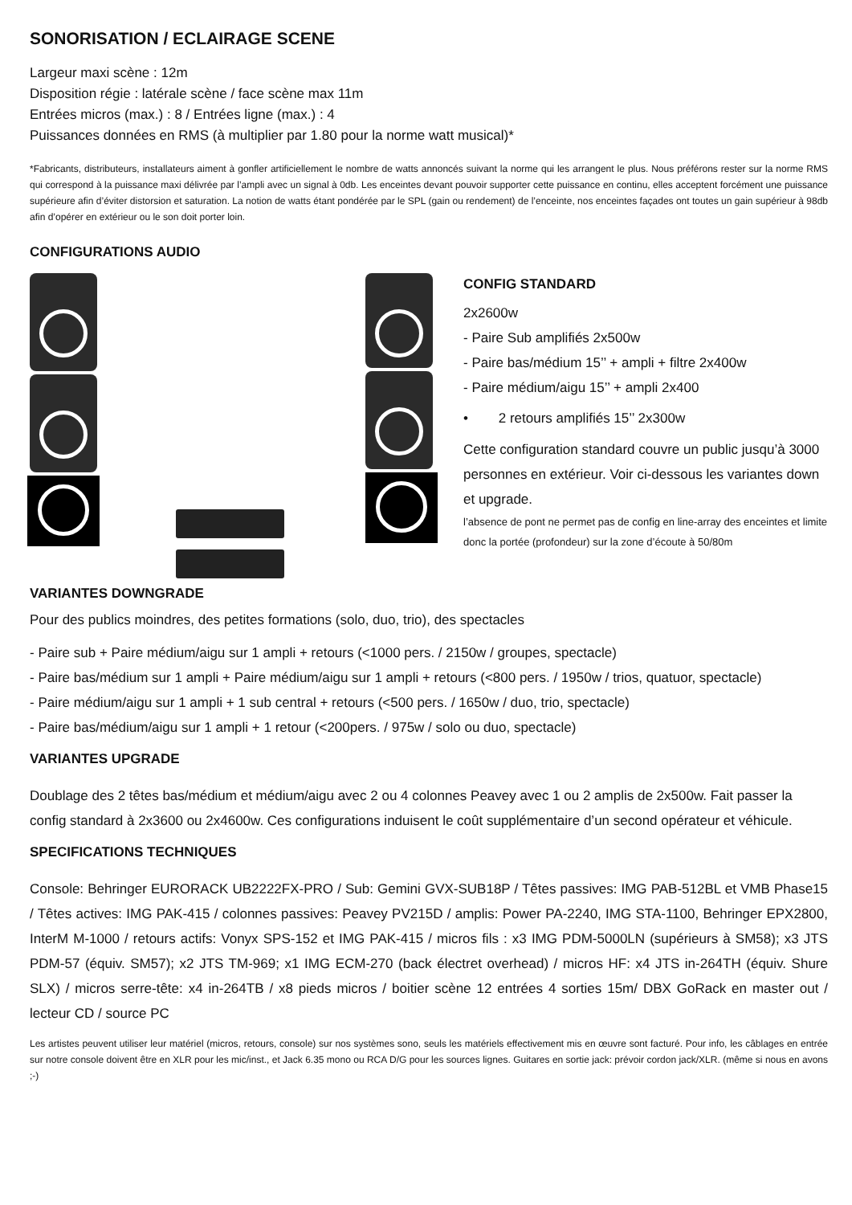SONORISATION / ECLAIRAGE SCENE
Largeur maxi scène : 12m
Disposition régie : latérale scène / face scène max 11m
Entrées micros (max.) : 8 / Entrées ligne (max.) : 4
Puissances données en RMS (à multiplier par 1.80 pour la norme watt musical)*
*Fabricants, distributeurs, installateurs aiment à gonfler artificiellement le nombre de watts annoncés suivant la norme qui les arrangent le plus. Nous préférons rester sur la norme RMS qui correspond à la puissance maxi délivrée par l’ampli avec un signal à 0db. Les enceintes devant pouvoir supporter cette puissance en continu, elles acceptent forcément une puissance supérieure afin d’éviter distorsion et saturation. La notion de watts étant pondérée par le SPL (gain ou rendement) de l’enceinte, nos enceintes façades ont toutes un gain supérieur à 98db afin d’opérer en extérieur ou le son doit porter loin.
CONFIGURATIONS AUDIO
CONFIG STANDARD
2x2600w
- Paire Sub amplifiés 2x500w
- Paire bas/médium 15’’ + ampli + filtre 2x400w
- Paire médium/aigu 15’’ + ampli 2x400
• 2 retours amplifiés 15’’ 2x300w
Cette configuration standard couvre un public jusqu’à 3000 personnes en extérieur. Voir ci-dessous les variantes down et upgrade.
l’absence de pont ne permet pas de config en line-array des enceintes et limite donc la portée (profondeur) sur la zone d’écoute à 50/80m
VARIANTES DOWNGRADE
Pour des publics moindres, des petites formations (solo, duo, trio), des spectacles
- Paire sub + Paire médium/aigu sur 1 ampli + retours (<1000 pers. / 2150w / groupes, spectacle)
- Paire bas/médium sur 1 ampli + Paire médium/aigu sur 1 ampli + retours (<800 pers. / 1950w / trios, quatuor, spectacle)
- Paire médium/aigu sur 1 ampli + 1 sub central + retours (<500 pers. / 1650w / duo, trio, spectacle)
- Paire bas/médium/aigu sur 1 ampli + 1 retour (<200pers. / 975w / solo ou duo, spectacle)
VARIANTES UPGRADE
Doublage des 2 têtes bas/médium et médium/aigu avec 2 ou 4 colonnes Peavey avec 1 ou 2 amplis de 2x500w. Fait passer la config standard à 2x3600 ou 2x4600w. Ces configurations induisent le coût supplémentaire d’un second opérateur et véhicule.
SPECIFICATIONS TECHNIQUES
Console: Behringer EURORACK UB2222FX-PRO / Sub: Gemini GVX-SUB18P / Têtes passives: IMG PAB-512BL et VMB Phase15 / Têtes actives: IMG PAK-415 / colonnes passives: Peavey PV215D / amplis: Power PA-2240, IMG STA-1100, Behringer EPX2800, InterM M-1000 / retours actifs: Vonyx SPS-152 et IMG PAK-415 / micros fils : x3 IMG PDM-5000LN (supérieurs à SM58); x3 JTS PDM-57 (équiv. SM57); x2 JTS TM-969; x1 IMG ECM-270 (back électret overhead) / micros HF: x4 JTS in-264TH (équiv. Shure SLX) / micros serre-tête: x4 in-264TB / x8 pieds micros / boitier scène 12 entrées 4 sorties 15m/ DBX GoRack en master out / lecteur CD / source PC
Les artistes peuvent utiliser leur matériel (micros, retours, console) sur nos systèmes sono, seuls les matériels effectivement mis en œuvre sont facturé. Pour info, les câblages en entrée sur notre console doivent être en XLR pour les mic/inst., et Jack 6.35 mono ou RCA D/G pour les sources lignes. Guitares en sortie jack: prévoir cordon jack/XLR. (même si nous en avons ;-)